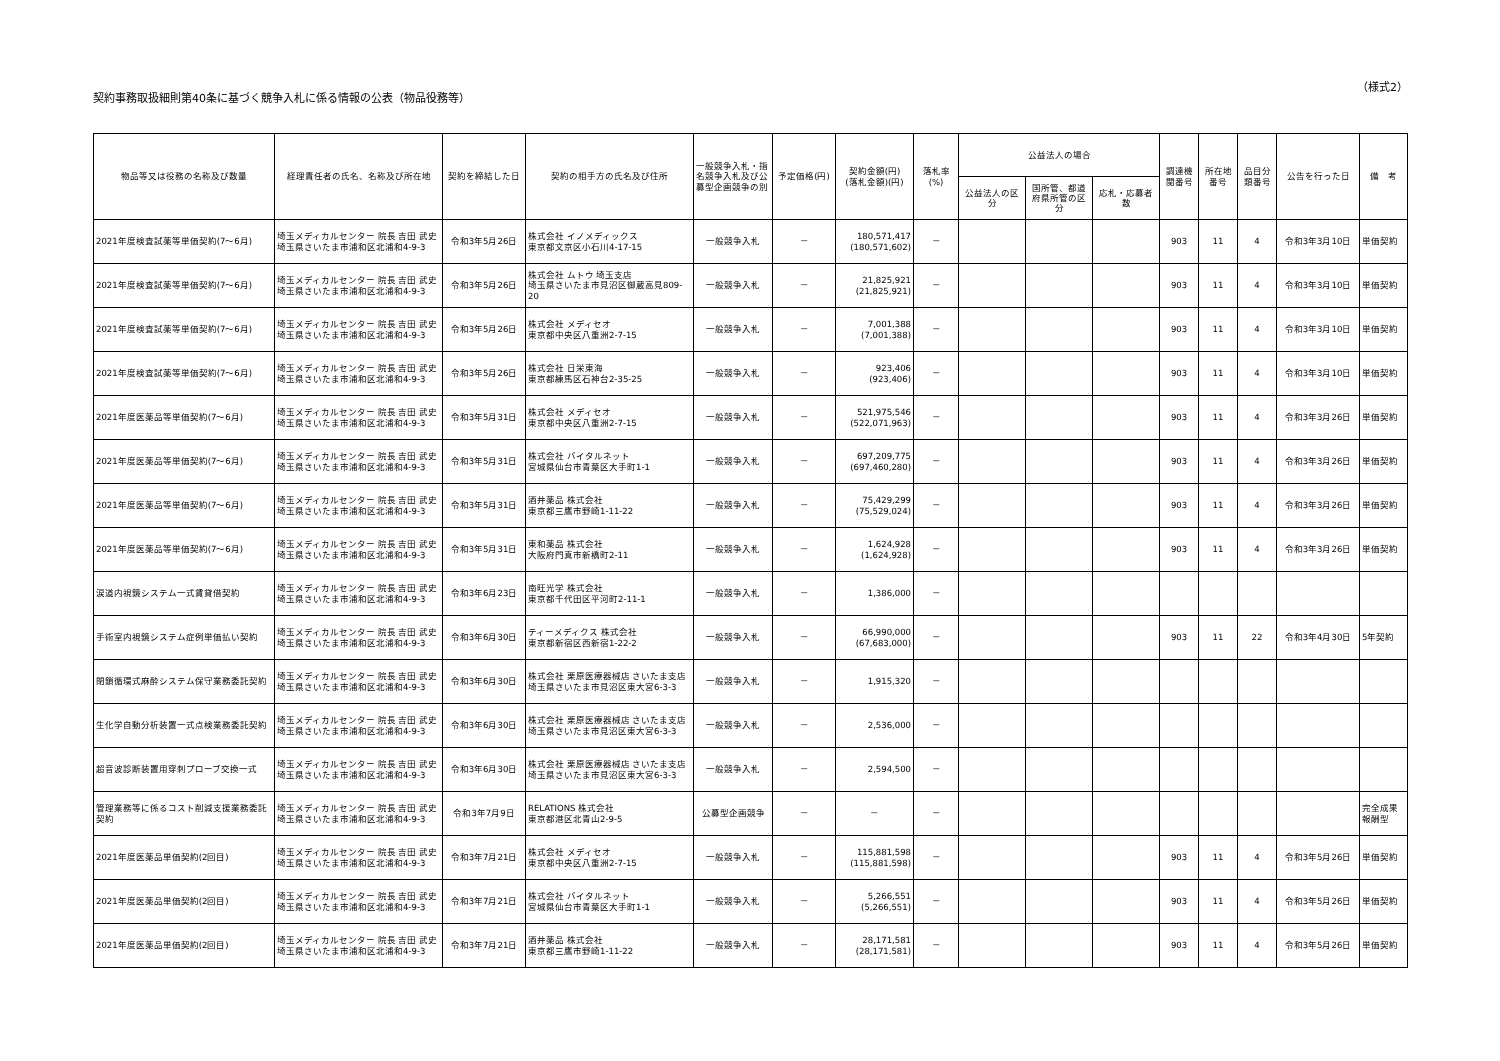契約事務取扱細則第40条に基づく競争入札に係る情報の公表（物品役務等）
（様式2）
| 物品等又は役務の名称及び数量 | 経理責任者の氏名、名称及び所在地 | 契約を締結した日 | 契約の相手方の氏名及び住所 | 一般競争入札・指名競争入札及び公募型企画競争の別 | 予定価格(円) | 契約金額(円) (落札金額)(円) | 落札率 (%) | 公益法人の場合 | | | 調達機関番号 | 所在地番号 | 品目分類番号 | 公告を行った日 | 備 考 |
| --- | --- | --- | --- | --- | --- | --- | --- | --- | --- | --- | --- | --- | --- | --- | --- |
| | | | | | | | | 公益法人の区分 | 国所管、都道府県所管の区分 | 応札・応募者数 | | | | | |
| 2021年度検査試薬等単価契約(7～6月) | 埼玉メディカルセンター 院長 吉田 武史 埼玉県さいたま市浦和区北浦和4-9-3 | 令和3年5月26日 | 株式会社 イノメディックス 東京都文京区小石川4-17-15 | 一般競争入札 | － | 180,571,417 (180,571,602) | － | | | | 903 | 11 | 4 | 令和3年3月10日 | 単価契約 |
| 2021年度検査試薬等単価契約(7～6月) | 埼玉メディカルセンター 院長 吉田 武史 埼玉県さいたま市浦和区北浦和4-9-3 | 令和3年5月26日 | 株式会社 ムトウ 埼玉支店 埼玉県さいたま市見沼区御蔵高見809-20 | 一般競争入札 | － | 21,825,921 (21,825,921) | － | | | | 903 | 11 | 4 | 令和3年3月10日 | 単価契約 |
| 2021年度検査試薬等単価契約(7～6月) | 埼玉メディカルセンター 院長 吉田 武史 埼玉県さいたま市浦和区北浦和4-9-3 | 令和3年5月26日 | 株式会社 メディセオ 東京都中央区八重洲2-7-15 | 一般競争入札 | － | 7,001,388 (7,001,388) | － | | | | 903 | 11 | 4 | 令和3年3月10日 | 単価契約 |
| 2021年度検査試薬等単価契約(7～6月) | 埼玉メディカルセンター 院長 吉田 武史 埼玉県さいたま市浦和区北浦和4-9-3 | 令和3年5月26日 | 株式会社 日栄東海 東京都練馬区石神台2-35-25 | 一般競争入札 | － | 923,406 (923,406) | － | | | | 903 | 11 | 4 | 令和3年3月10日 | 単価契約 |
| 2021年度医薬品等単価契約(7～6月) | 埼玉メディカルセンター 院長 吉田 武史 埼玉県さいたま市浦和区北浦和4-9-3 | 令和3年5月31日 | 株式会社 メディセオ 東京都中央区八重洲2-7-15 | 一般競争入札 | － | 521,975,546 (522,071,963) | － | | | | 903 | 11 | 4 | 令和3年3月26日 | 単価契約 |
| 2021年度医薬品等単価契約(7～6月) | 埼玉メディカルセンター 院長 吉田 武史 埼玉県さいたま市浦和区北浦和4-9-3 | 令和3年5月31日 | 株式会社 バイタルネット 宮城県仙台市青葉区大手町1-1 | 一般競争入札 | － | 697,209,775 (697,460,280) | － | | | | 903 | 11 | 4 | 令和3年3月26日 | 単価契約 |
| 2021年度医薬品等単価契約(7～6月) | 埼玉メディカルセンター 院長 吉田 武史 埼玉県さいたま市浦和区北浦和4-9-3 | 令和3年5月31日 | 酒井薬品 株式会社 東京都三鷹市野崎1-11-22 | 一般競争入札 | － | 75,429,299 (75,529,024) | － | | | | 903 | 11 | 4 | 令和3年3月26日 | 単価契約 |
| 2021年度医薬品等単価契約(7～6月) | 埼玉メディカルセンター 院長 吉田 武史 埼玉県さいたま市浦和区北浦和4-9-3 | 令和3年5月31日 | 東和薬品 株式会社 大阪府門真市新橋町2-11 | 一般競争入札 | － | 1,624,928 (1,624,928) | － | | | | 903 | 11 | 4 | 令和3年3月26日 | 単価契約 |
| 涙道内視鏡システム一式賃貸借契約 | 埼玉メディカルセンター 院長 吉田 武史 埼玉県さいたま市浦和区北浦和4-9-3 | 令和3年6月23日 | 南旺光学 株式会社 東京都千代田区平河町2-11-1 | 一般競争入札 | － | 1,386,000 | － | | | | | | | | |
| 手術室内視鏡システム症例単価払い契約 | 埼玉メディカルセンター 院長 吉田 武史 埼玉県さいたま市浦和区北浦和4-9-3 | 令和3年6月30日 | ティーメディクス 株式会社 東京都新宿区西新宿1-22-2 | 一般競争入札 | － | 66,990,000 (67,683,000) | － | | | | 903 | 11 | 22 | 令和3年4月30日 | 5年契約 |
| 閉鎖循環式麻酔システム保守業務委託契約 | 埼玉メディカルセンター 院長 吉田 武史 埼玉県さいたま市浦和区北浦和4-9-3 | 令和3年6月30日 | 株式会社 栗原医療器械店 さいたま支店 埼玉県さいたま市見沼区東大宮6-3-3 | 一般競争入札 | － | 1,915,320 | － | | | | | | | | |
| 生化学自動分析装置一式点検業務委託契約 | 埼玉メディカルセンター 院長 吉田 武史 埼玉県さいたま市浦和区北浦和4-9-3 | 令和3年6月30日 | 株式会社 栗原医療器械店 さいたま支店 埼玉県さいたま市見沼区東大宮6-3-3 | 一般競争入札 | － | 2,536,000 | － | | | | | | | | |
| 超音波診断装置用穿刺プローブ交換一式 | 埼玉メディカルセンター 院長 吉田 武史 埼玉県さいたま市浦和区北浦和4-9-3 | 令和3年6月30日 | 株式会社 栗原医療器械店 さいたま支店 埼玉県さいたま市見沼区東大宮6-3-3 | 一般競争入札 | － | 2,594,500 | － | | | | | | | | |
| 管理業務等に係るコスト削減支援業務委託契約 | 埼玉メディカルセンター 院長 吉田 武史 埼玉県さいたま市浦和区北浦和4-9-3 | 令和3年7月9日 | RELATIONS 株式会社 東京都港区北青山2-9-5 | 公募型企画競争 | － | － | － | | | | | | | | 完全成果報酬型 |
| 2021年度医薬品単価契約(2回目) | 埼玉メディカルセンター 院長 吉田 武史 埼玉県さいたま市浦和区北浦和4-9-3 | 令和3年7月21日 | 株式会社 メディセオ 東京都中央区八重洲2-7-15 | 一般競争入札 | － | 115,881,598 (115,881,598) | － | | | | 903 | 11 | 4 | 令和3年5月26日 | 単価契約 |
| 2021年度医薬品単価契約(2回目) | 埼玉メディカルセンター 院長 吉田 武史 埼玉県さいたま市浦和区北浦和4-9-3 | 令和3年7月21日 | 株式会社 バイタルネット 宮城県仙台市青葉区大手町1-1 | 一般競争入札 | － | 5,266,551 (5,266,551) | － | | | | 903 | 11 | 4 | 令和3年5月26日 | 単価契約 |
| 2021年度医薬品単価契約(2回目) | 埼玉メディカルセンター 院長 吉田 武史 埼玉県さいたま市浦和区北浦和4-9-3 | 令和3年7月21日 | 酒井薬品 株式会社 東京都三鷹市野崎1-11-22 | 一般競争入札 | － | 28,171,581 (28,171,581) | － | | | | 903 | 11 | 4 | 令和3年5月26日 | 単価契約 |